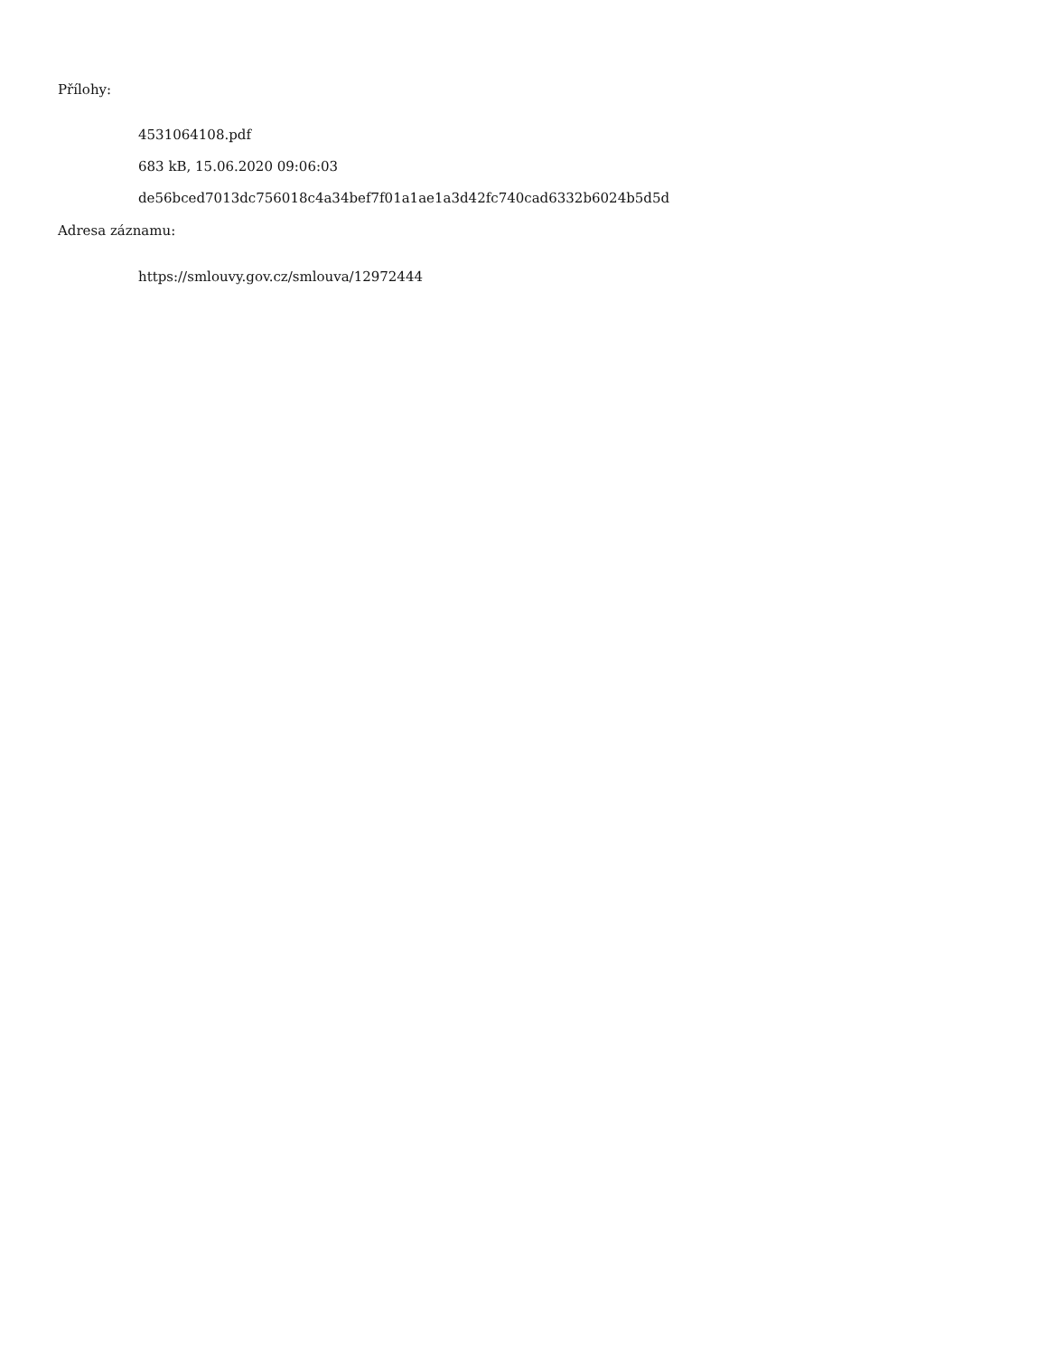Přílohy:
4531064108.pdf
683 kB, 15.06.2020 09:06:03
de56bced7013dc756018c4a34bef7f01a1ae1a3d42fc740cad6332b6024b5d5d
Adresa záznamu:
https://smlouvy.gov.cz/smlouva/12972444